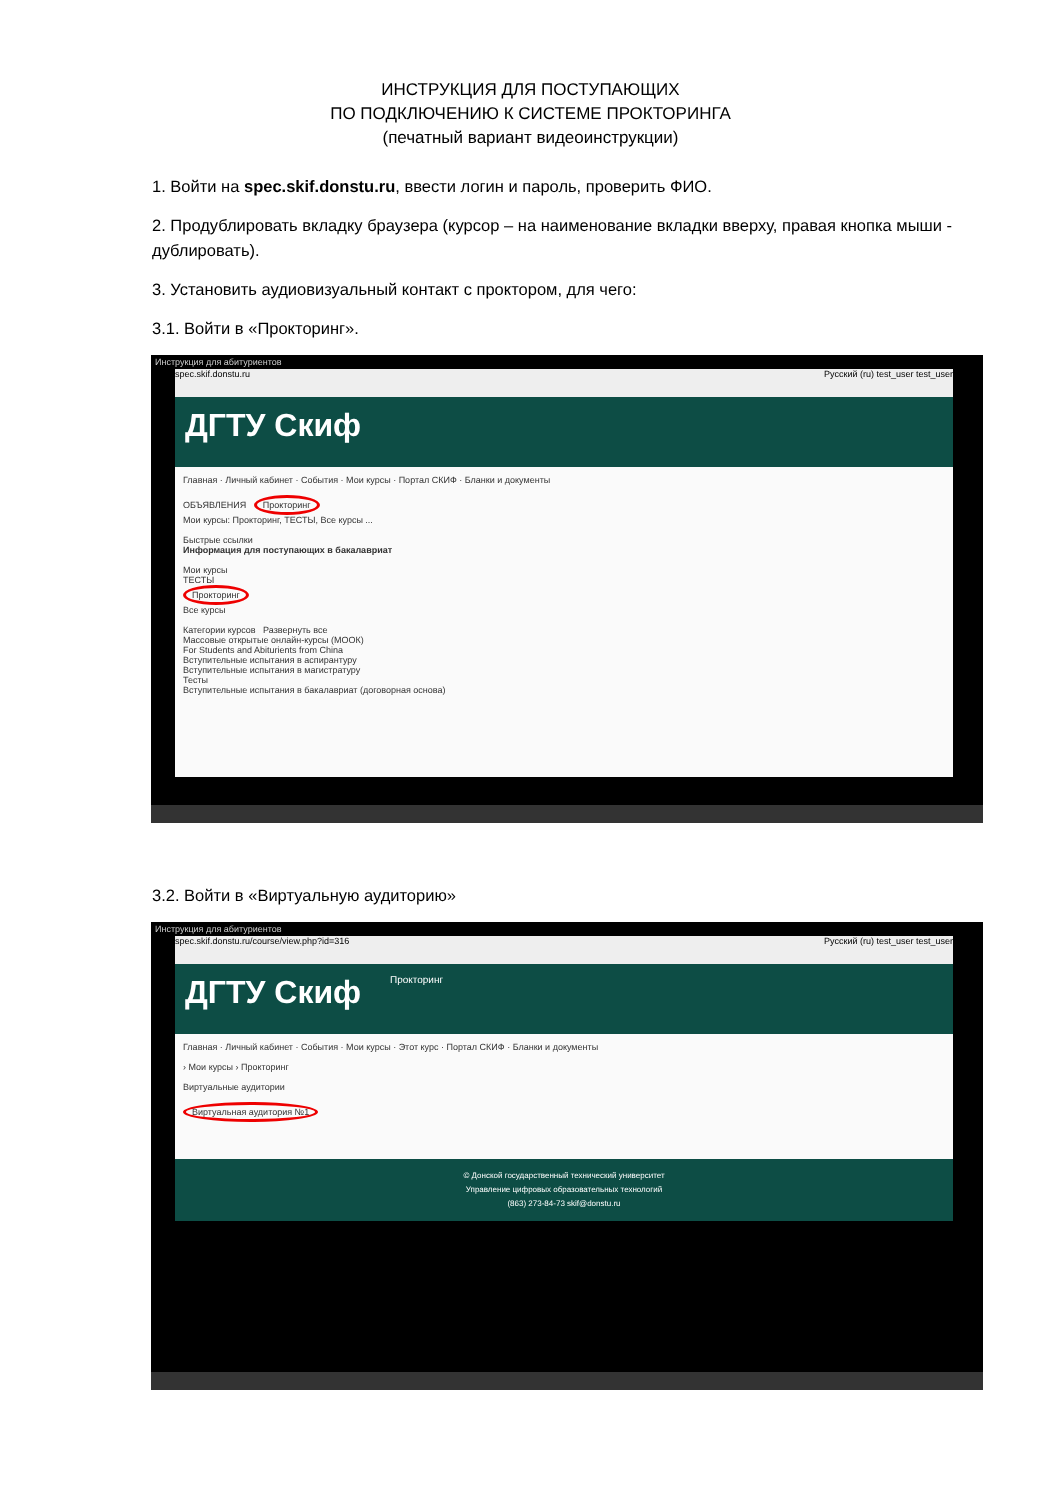ИНСТРУКЦИЯ ДЛЯ ПОСТУПАЮЩИХ
ПО ПОДКЛЮЧЕНИЮ К СИСТЕМЕ ПРОКТОРИНГА
(печатный вариант видеоинструкции)
1. Войти на spec.skif.donstu.ru, ввести логин и пароль, проверить ФИО.
2. Продублировать вкладку браузера (курсор – на наименование вкладки вверху, правая кнопка мыши - дублировать).
3. Установить аудиовизуальный контакт с проктором, для чего:
3.1. Войти в «Прокторинг».
Инструкция для абитуриентов
spec.skif.donstu.ru Русский (ru) test_user test_user
ДГТУ Скиф
Главная · Личный кабинет · События · Мои курсы · Портал СКИФ · Бланки и документы
ОБЪЯВЛЕНИЯ Прокторинг
Мои курсы: Прокторинг, ТЕСТЫ, Все курсы ...
Быстрые ссылки
Информация для поступающих в бакалавриат
Мои курсы
ТЕСТЫ
Прокторинг
Все курсы
Категории курсов Развернуть все
Массовые открытые онлайн-курсы (МООК)
For Students and Abiturients from China
Вступительные испытания в аспирантуру
Вступительные испытания в магистратуру
Тесты
Вступительные испытания в бакалавриат (договорная основа)
3.2. Войти в «Виртуальную аудиторию»
Инструкция для абитуриентов
spec.skif.donstu.ru/course/view.php?id=316 Русский (ru) test_user test_user
ДГТУ Скиф Прокторинг
Главная · Личный кабинет · События · Мои курсы · Этот курс · Портал СКИФ · Бланки и документы
› Мои курсы › Прокторинг
Виртуальные аудитории
Виртуальная аудитория №1
© Донской государственный технический университет
Управление цифровых образовательных технологий
(863) 273-84-73 skif@donstu.ru